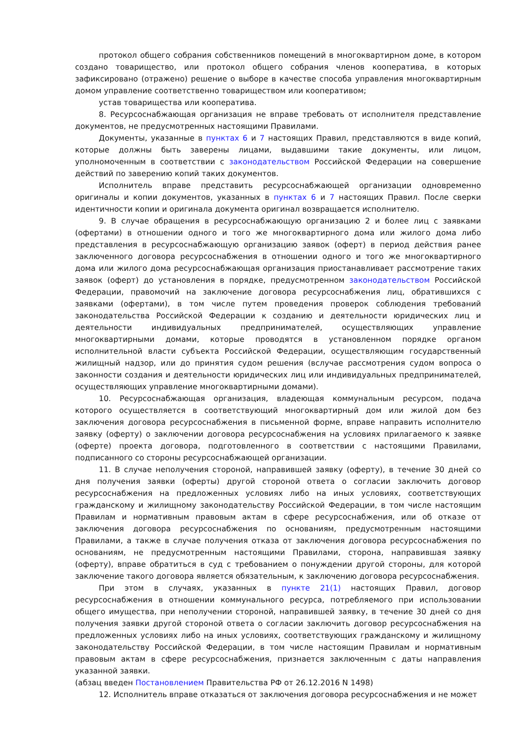протокол общего собрания собственников помещений в многоквартирном доме, в котором создано товарищество, или протокол общего собрания членов кооператива, в которых зафиксировано (отражено) решение о выборе в качестве способа управления многоквартирным домом управление соответственно товариществом или кооперативом;
устав товарищества или кооператива.
8. Ресурсоснабжающая организация не вправе требовать от исполнителя представление документов, не предусмотренных настоящими Правилами.
Документы, указанные в пунктах 6 и 7 настоящих Правил, представляются в виде копий, которые должны быть заверены лицами, выдавшими такие документы, или лицом, уполномоченным в соответствии с законодательством Российской Федерации на совершение действий по заверению копий таких документов.
Исполнитель вправе представить ресурсоснабжающей организации одновременно оригиналы и копии документов, указанных в пунктах 6 и 7 настоящих Правил. После сверки идентичности копии и оригинала документа оригинал возвращается исполнителю.
9. В случае обращения в ресурсоснабжающую организацию 2 и более лиц с заявками (офертами) в отношении одного и того же многоквартирного дома или жилого дома либо представления в ресурсоснабжающую организацию заявок (оферт) в период действия ранее заключенного договора ресурсоснабжения в отношении одного и того же многоквартирного дома или жилого дома ресурсоснабжающая организация приостанавливает рассмотрение таких заявок (оферт) до установления в порядке, предусмотренном законодательством Российской Федерации, правомочий на заключение договора ресурсоснабжения лиц, обратившихся с заявками (офертами), в том числе путем проведения проверок соблюдения требований законодательства Российской Федерации к созданию и деятельности юридических лиц и деятельности индивидуальных предпринимателей, осуществляющих управление многоквартирными домами, которые проводятся в установленном порядке органом исполнительной власти субъекта Российской Федерации, осуществляющим государственный жилищный надзор, или до принятия судом решения (вслучае рассмотрения судом вопроса о законности создания и деятельности юридических лиц или индивидуальных предпринимателей, осуществляющих управление многоквартирными домами).
10. Ресурсоснабжающая организация, владеющая коммунальным ресурсом, подача которого осуществляется в соответствующий многоквартирный дом или жилой дом без заключения договора ресурсоснабжения в письменной форме, вправе направить исполнителю заявку (оферту) о заключении договора ресурсоснабжения на условиях прилагаемого к заявке (оферте) проекта договора, подготовленного в соответствии с настоящими Правилами, подписанного со стороны ресурсоснабжающей организации.
11. В случае неполучения стороной, направившей заявку (оферту), в течение 30 дней со дня получения заявки (оферты) другой стороной ответа о согласии заключить договор ресурсоснабжения на предложенных условиях либо на иных условиях, соответствующих гражданскому и жилищному законодательству Российской Федерации, в том числе настоящим Правилам и нормативным правовым актам в сфере ресурсоснабжения, или об отказе от заключения договора ресурсоснабжения по основаниям, предусмотренным настоящими Правилами, а также в случае получения отказа от заключения договора ресурсоснабжения по основаниям, не предусмотренным настоящими Правилами, сторона, направившая заявку (оферту), вправе обратиться в суд с требованием о понуждении другой стороны, для которой заключение такого договора является обязательным, к заключению договора ресурсоснабжения.
При этом в случаях, указанных в пункте 21(1) настоящих Правил, договор ресурсоснабжения в отношении коммунального ресурса, потребляемого при использовании общего имущества, при неполучении стороной, направившей заявку, в течение 30 дней со дня получения заявки другой стороной ответа о согласии заключить договор ресурсоснабжения на предложенных условиях либо на иных условиях, соответствующих гражданскому и жилищному законодательству Российской Федерации, в том числе настоящим Правилам и нормативным правовым актам в сфере ресурсоснабжения, признается заключенным с даты направления указанной заявки.
(абзац введен Постановлением Правительства РФ от 26.12.2016 N 1498)
12. Исполнитель вправе отказаться от заключения договора ресурсоснабжения и не может